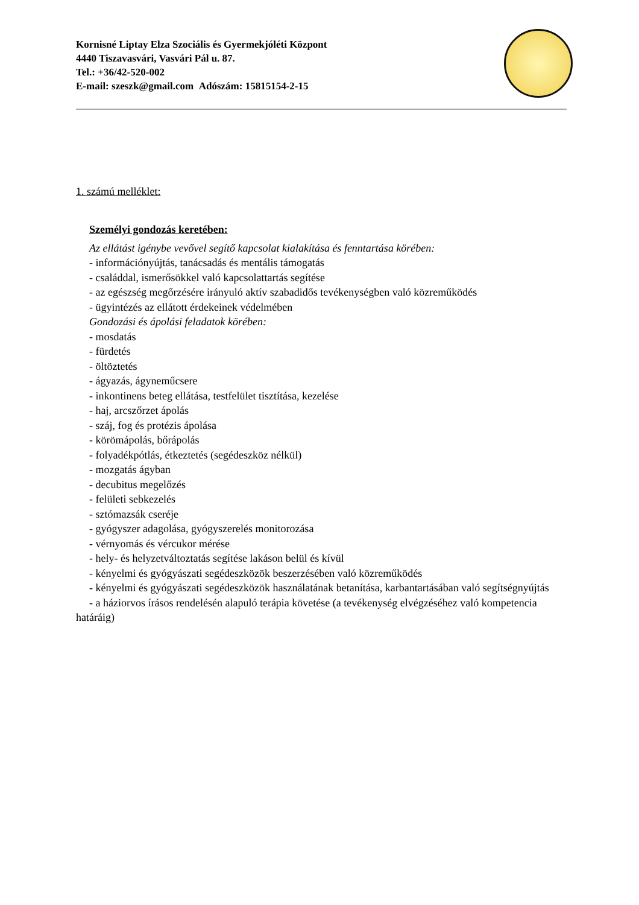Kornisné Liptay Elza Szociális és Gyermekjóléti Központ
4440 Tiszavasvári, Vasvári Pál u. 87.
Tel.: +36/42-520-002
E-mail: szeszk@gmail.com Adószám: 15815154-2-15
1. számú melléklet:
Személyi gondozás keretében:
Az ellátást igénybe vevővel segítő kapcsolat kialakítása és fenntartása körében:
- információnyújtás, tanácsadás és mentális támogatás
- családdal, ismerősökkel való kapcsolattartás segítése
- az egészség megőrzésére irányuló aktív szabadidős tevékenységben való közreműködés
- ügyintézés az ellátott érdekeinek védelmében
Gondozási és ápolási feladatok körében:
- mosdatás
- fürdetés
- öltöztetés
- ágyazás, ágyneműcsere
- inkontinens beteg ellátása, testfelület tisztítása, kezelése
- haj, arcszőrzet ápolás
- száj, fog és protézis ápolása
- körömápolás, bőrápolás
- folyadékpótlás, étkeztetés (segédeszköz nélkül)
- mozgatás ágyban
- decubitus megelőzés
- felületi sebkezelés
- sztómazsák cseréje
- gyógyszer adagolása, gyógyszerelés monitorozása
- vérnyomás és vércukor mérése
- hely- és helyzetváltoztatás segítése lakáson belül és kívül
- kényelmi és gyógyászati segédeszközök beszerzésében való közreműködés
- kényelmi és gyógyászati segédeszközök használatának betanítása, karbantartásában való segítségnyújtás
- a háziorvos írásos rendelésén alapuló terápia követése (a tevékenység elvégzéséhez való kompetencia határáig)